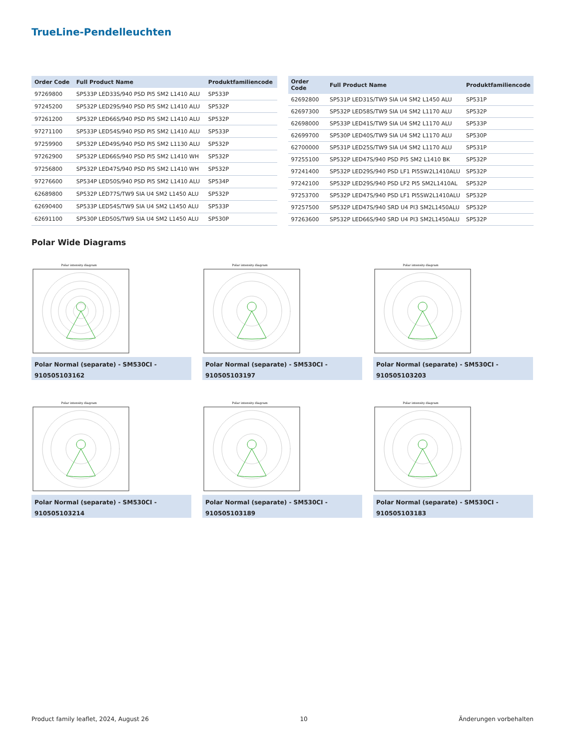TrueLine-Pendelleuchten
| Order Code | Full Product Name | Produktfamiliencode |
| --- | --- | --- |
| 97269800 | SP533P LED33S/940 PSD PI5 SM2 L1410 ALU | SP533P |
| 97245200 | SP532P LED29S/940 PSD PI5 SM2 L1410 ALU | SP532P |
| 97261200 | SP532P LED66S/940 PSD PI5 SM2 L1410 ALU | SP532P |
| 97271100 | SP533P LED54S/940 PSD PI5 SM2 L1410 ALU | SP533P |
| 97259900 | SP532P LED49S/940 PSD PI5 SM2 L1130 ALU | SP532P |
| 97262900 | SP532P LED66S/940 PSD PI5 SM2 L1410 WH | SP532P |
| 97256800 | SP532P LED47S/940 PSD PI5 SM2 L1410 WH | SP532P |
| 97276600 | SP534P LED50S/940 PSD PI5 SM2 L1410 ALU | SP534P |
| 62689800 | SP532P LED77S/TW9 SIA U4 SM2 L1450 ALU | SP532P |
| 62690400 | SP533P LED54S/TW9 SIA U4 SM2 L1450 ALU | SP533P |
| 62691100 | SP530P LED50S/TW9 SIA U4 SM2 L1450 ALU | SP530P |
| Order Code | Full Product Name | Produktfamiliencode |
| --- | --- | --- |
| 62692800 | SP531P LED31S/TW9 SIA U4 SM2 L1450 ALU | SP531P |
| 62697300 | SP532P LED58S/TW9 SIA U4 SM2 L1170 ALU | SP532P |
| 62698000 | SP533P LED41S/TW9 SIA U4 SM2 L1170 ALU | SP533P |
| 62699700 | SP530P LED40S/TW9 SIA U4 SM2 L1170 ALU | SP530P |
| 62700000 | SP531P LED25S/TW9 SIA U4 SM2 L1170 ALU | SP531P |
| 97255100 | SP532P LED47S/940 PSD PI5 SM2 L1410 BK | SP532P |
| 97241400 | SP532P LED29S/940 PSD LF1 PI5SW2L1410ALU | SP532P |
| 97242100 | SP532P LED29S/940 PSD LF2 PI5 SM2L1410AL | SP532P |
| 97253700 | SP532P LED47S/940 PSD LF1 PI5SW2L1410ALU | SP532P |
| 97257500 | SP532P LED47S/940 SRD U4 PI3 SM2L1450ALU | SP532P |
| 97263600 | SP532P LED66S/940 SRD U4 PI3 SM2L1450ALU | SP532P |
Polar Wide Diagrams
Polar intensity diagram
Polar Normal (separate) - SM530CI - 910505103162
Polar intensity diagram
Polar Normal (separate) - SM530CI - 910505103197
Polar intensity diagram
Polar Normal (separate) - SM530CI - 910505103203
Polar intensity diagram
Polar Normal (separate) - SM530CI - 910505103214
Polar intensity diagram
Polar Normal (separate) - SM530CI - 910505103189
Polar intensity diagram
Polar Normal (separate) - SM530CI - 910505103183
Product family leaflet, 2024, August 26 10 Änderungen vorbehalten